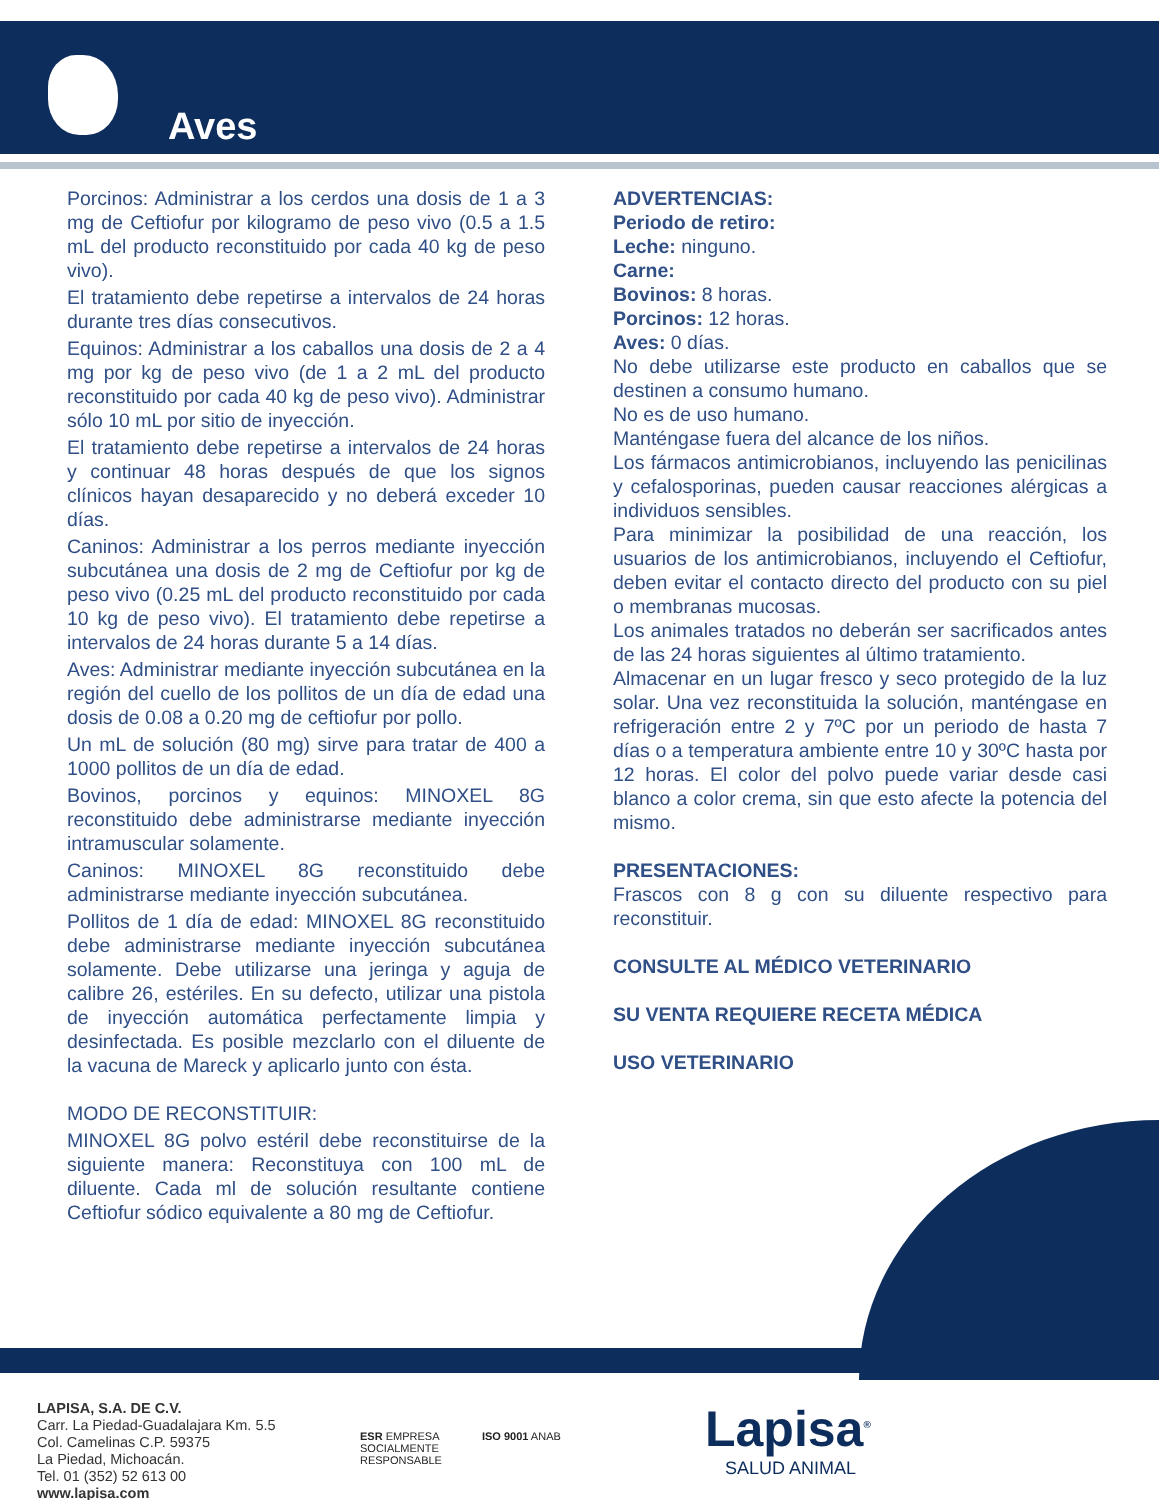Aves
Porcinos: Administrar a los cerdos una dosis de 1 a 3 mg de Ceftiofur por kilogramo de peso vivo (0.5 a 1.5 mL del producto reconstituido por cada 40 kg de peso vivo).
El tratamiento debe repetirse a intervalos de 24 horas durante tres días consecutivos.
Equinos: Administrar a los caballos una dosis de 2 a 4 mg por kg de peso vivo (de 1 a 2 mL del producto reconstituido por cada 40 kg de peso vivo). Administrar sólo 10 mL por sitio de inyección.
El tratamiento debe repetirse a intervalos de 24 horas y continuar 48 horas después de que los signos clínicos hayan desaparecido y no deberá exceder 10 días.
Caninos: Administrar a los perros mediante inyección subcutánea una dosis de 2 mg de Ceftiofur por kg de peso vivo (0.25 mL del producto reconstituido por cada 10 kg de peso vivo). El tratamiento debe repetirse a intervalos de 24 horas durante 5 a 14 días.
Aves: Administrar mediante inyección subcutánea en la región del cuello de los pollitos de un día de edad una dosis de 0.08 a 0.20 mg de ceftiofur por pollo.
Un mL de solución (80 mg) sirve para tratar de 400 a 1000 pollitos de un día de edad.
Bovinos, porcinos y equinos: MINOXEL 8G reconstituido debe administrarse mediante inyección intramuscular solamente.
Caninos: MINOXEL 8G reconstituido debe administrarse mediante inyección subcutánea.
Pollitos de 1 día de edad: MINOXEL 8G reconstituido debe administrarse mediante inyección subcutánea solamente. Debe utilizarse una jeringa y aguja de calibre 26, estériles. En su defecto, utilizar una pistola de inyección automática perfectamente limpia y desinfectada. Es posible mezclarlo con el diluente de la vacuna de Mareck y aplicarlo junto con ésta.
MODO DE RECONSTITUIR:
MINOXEL 8G polvo estéril debe reconstituirse de la siguiente manera: Reconstituya con 100 mL de diluente. Cada ml de solución resultante contiene Ceftiofur sódico equivalente a 80 mg de Ceftiofur.
ADVERTENCIAS:
Periodo de retiro:
Leche: ninguno.
Carne:
Bovinos: 8 horas.
Porcinos: 12 horas.
Aves: 0 días.
No debe utilizarse este producto en caballos que se destinen a consumo humano.
No es de uso humano.
Manténgase fuera del alcance de los niños.
Los fármacos antimicrobianos, incluyendo las penicilinas y cefalosporinas, pueden causar reacciones alérgicas a individuos sensibles.
Para minimizar la posibilidad de una reacción, los usuarios de los antimicrobianos, incluyendo el Ceftiofur, deben evitar el contacto directo del producto con su piel o membranas mucosas.
Los animales tratados no deberán ser sacrificados antes de las 24 horas siguientes al último tratamiento.
Almacenar en un lugar fresco y seco protegido de la luz solar. Una vez reconstituida la solución, manténgase en refrigeración entre 2 y 7ºC por un periodo de hasta 7 días o a temperatura ambiente entre 10 y 30ºC hasta por 12 horas. El color del polvo puede variar desde casi blanco a color crema, sin que esto afecte la potencia del mismo.
PRESENTACIONES:
Frascos con 8 g con su diluente respectivo para reconstituir.
CONSULTE AL MÉDICO VETERINARIO
SU VENTA REQUIERE RECETA MÉDICA
USO VETERINARIO
LAPISA, S.A. DE C.V.
Carr. La Piedad-Guadalajara Km. 5.5
Col. Camelinas C.P. 59375
La Piedad, Michoacán.
Tel. 01 (352) 52 613 00
www.lapisa.com
ESR EMPRESA
SOCIALMENTE
RESPONSABLE
ISO 9001 ANAB
Lapisa<sup>®</sup>
SALUD ANIMAL